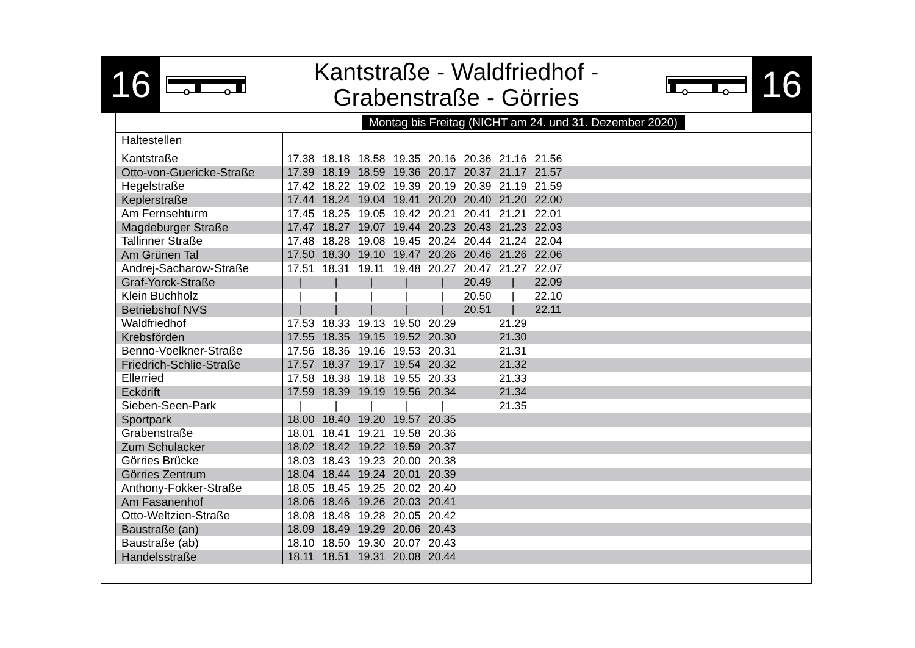16
Kantstraße - Waldfriedhof -
Grabenstraße - Görries
16
Montag bis Freitag (NICHT am 24. und 31. Dezember 2020)
| Haltestellen | | | | | | | | | |
| --- | --- | --- | --- | --- | --- | --- | --- | --- | --- |
| Kantstraße | 17.38 | 18.18 | 18.58 | 19.35 | 20.16 | 20.36 | 21.16 | 21.56 | |
| Otto-von-Guericke-Straße | 17.39 | 18.19 | 18.59 | 19.36 | 20.17 | 20.37 | 21.17 | 21.57 | |
| Hegelstraße | 17.42 | 18.22 | 19.02 | 19.39 | 20.19 | 20.39 | 21.19 | 21.59 | |
| Keplerstraße | 17.44 | 18.24 | 19.04 | 19.41 | 20.20 | 20.40 | 21.20 | 22.00 | |
| Am Fernsehturm | 17.45 | 18.25 | 19.05 | 19.42 | 20.21 | 20.41 | 21.21 | 22.01 | |
| Magdeburger Straße | 17.47 | 18.27 | 19.07 | 19.44 | 20.23 | 20.43 | 21.23 | 22.03 | |
| Tallinner Straße | 17.48 | 18.28 | 19.08 | 19.45 | 20.24 | 20.44 | 21.24 | 22.04 | |
| Am Grünen Tal | 17.50 | 18.30 | 19.10 | 19.47 | 20.26 | 20.46 | 21.26 | 22.06 | |
| Andrej-Sacharow-Straße | 17.51 | 18.31 | 19.11 | 19.48 | 20.27 | 20.47 | 21.27 | 22.07 | |
| Graf-Yorck-Straße | / | / | / | / | / | 20.49 | / | 22.09 | |
| Klein Buchholz | / | / | / | / | / | 20.50 | / | 22.10 | |
| Betriebshof NVS | / | / | / | / | / | 20.51 | / | 22.11 | |
| Waldfriedhof | 17.53 | 18.33 | 19.13 | 19.50 | 20.29 | | 21.29 | | |
| Krebsförden | 17.55 | 18.35 | 19.15 | 19.52 | 20.30 | | 21.30 | | |
| Benno-Voelkner-Straße | 17.56 | 18.36 | 19.16 | 19.53 | 20.31 | | 21.31 | | |
| Friedrich-Schlie-Straße | 17.57 | 18.37 | 19.17 | 19.54 | 20.32 | | 21.32 | | |
| Ellerried | 17.58 | 18.38 | 19.18 | 19.55 | 20.33 | | 21.33 | | |
| Eckdrift | 17.59 | 18.39 | 19.19 | 19.56 | 20.34 | | 21.34 | | |
| Sieben-Seen-Park | / | / | / | / | / | | 21.35 | | |
| Sportpark | 18.00 | 18.40 | 19.20 | 19.57 | 20.35 | | | | |
| Grabenstraße | 18.01 | 18.41 | 19.21 | 19.58 | 20.36 | | | | |
| Zum Schulacker | 18.02 | 18.42 | 19.22 | 19.59 | 20.37 | | | | |
| Görries Brücke | 18.03 | 18.43 | 19.23 | 20.00 | 20.38 | | | | |
| Görries Zentrum | 18.04 | 18.44 | 19.24 | 20.01 | 20.39 | | | | |
| Anthony-Fokker-Straße | 18.05 | 18.45 | 19.25 | 20.02 | 20.40 | | | | |
| Am Fasanenhof | 18.06 | 18.46 | 19.26 | 20.03 | 20.41 | | | | |
| Otto-Weltzien-Straße | 18.08 | 18.48 | 19.28 | 20.05 | 20.42 | | | | |
| Baustraße (an) | 18.09 | 18.49 | 19.29 | 20.06 | 20.43 | | | | |
| Baustraße (ab) | 18.10 | 18.50 | 19.30 | 20.07 | 20.43 | | | | |
| Handelsstraße | 18.11 | 18.51 | 19.31 | 20.08 | 20.44 | | | | |